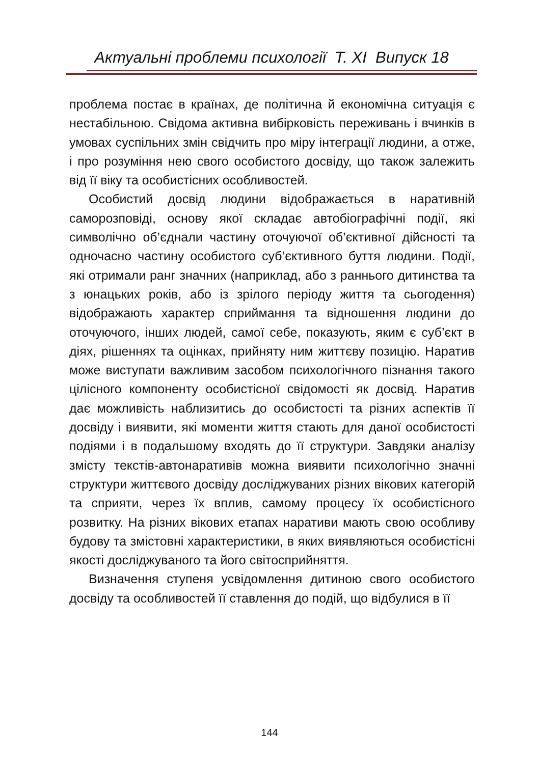Актуальні проблеми психології Т. XI Випуск 18
проблема постає в країнах, де політична й економічна ситуація є нестабільною. Свідома активна вибірковість переживань і вчинків в умовах суспільних змін свідчить про міру інтеграції людини, а отже, і про розуміння нею свого особистого досвіду, що також залежить від її віку та особистісних особливостей.
Особистий досвід людини відображається в наративній саморозповіді, основу якої складає автобіографічні події, які символічно об’єднали частину оточуючої об’єктивної дійсності та одночасно частину особистого суб’єктивного буття людини. Події, які отримали ранг значних (наприклад, або з раннього дитинства та з юнацьких років, або із зрілого періоду життя та сьогодення) відображають характер сприймання та відношення людини до оточуючого, інших людей, самої себе, показують, яким є суб’єкт в діях, рішеннях та оцінках, прийняту ним життєву позицію. Наратив може виступати важливим засобом психологічного пізнання такого цілісного компоненту особистісної свідомості як досвід. Наратив дає можливість наблизитись до особистості та різних аспектів її досвіду і виявити, які моменти життя стають для даної особистості подіями і в подальшому входять до її структури. Завдяки аналізу змісту текстів-автонаративів можна виявити психологічно значні структури життєвого досвіду досліджуваних різних вікових категорій та сприяти, через їх вплив, самому процесу їх особистісного розвитку. На різних вікових етапах наративи мають свою особливу будову та змістовні характеристики, в яких виявляються особистісні якості досліджуваного та його світосприйняття.
Визначення ступеня усвідомлення дитиною свого особистого досвіду та особливостей її ставлення до подій, що відбулися в її
144